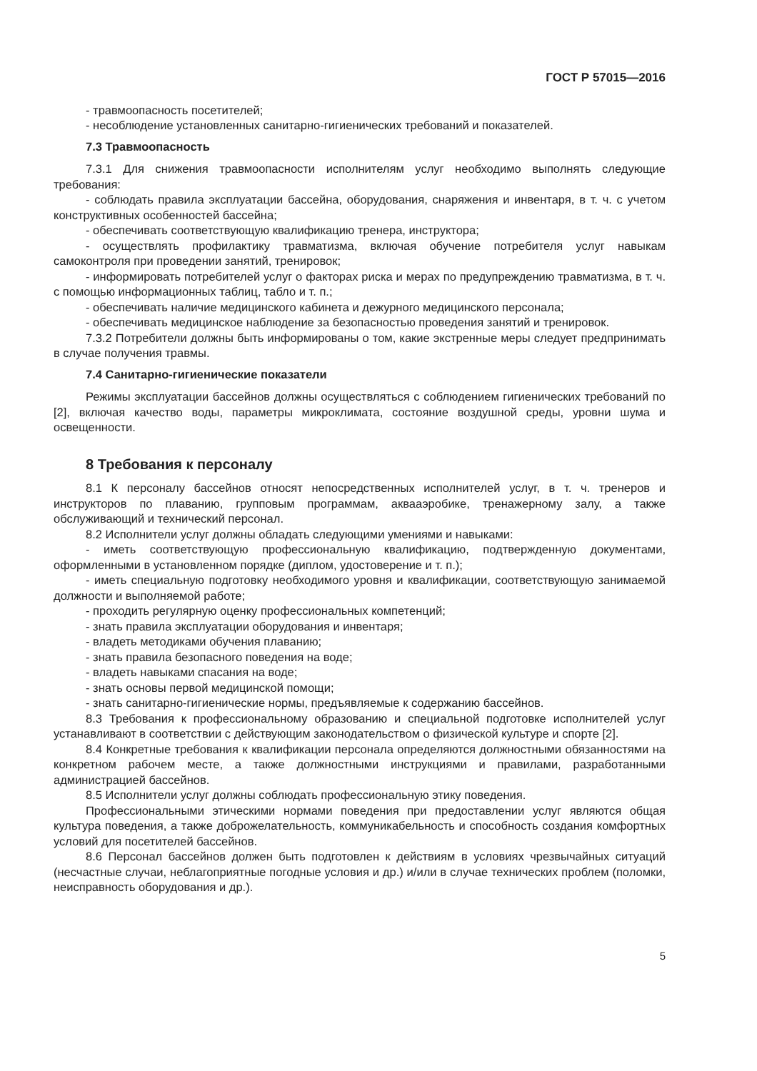ГОСТ Р 57015—2016
- травмоопасность посетителей;
- несоблюдение установленных санитарно-гигиенических требований и показателей.
7.3 Травмоопасность
7.3.1 Для снижения травмоопасности исполнителям услуг необходимо выполнять следующие требования:
- соблюдать правила эксплуатации бассейна, оборудования, снаряжения и инвентаря, в т. ч. с учетом конструктивных особенностей бассейна;
- обеспечивать соответствующую квалификацию тренера, инструктора;
- осуществлять профилактику травматизма, включая обучение потребителя услуг навыкам самоконтроля при проведении занятий, тренировок;
- информировать потребителей услуг о факторах риска и мерах по предупреждению травматизма, в т. ч. с помощью информационных таблиц, табло и т. п.;
- обеспечивать наличие медицинского кабинета и дежурного медицинского персонала;
- обеспечивать медицинское наблюдение за безопасностью проведения занятий и тренировок.
7.3.2 Потребители должны быть информированы о том, какие экстренные меры следует предпринимать в случае получения травмы.
7.4 Санитарно-гигиенические показатели
Режимы эксплуатации бассейнов должны осуществляться с соблюдением гигиенических требований по [2], включая качество воды, параметры микроклимата, состояние воздушной среды, уровни шума и освещенности.
8 Требования к персоналу
8.1 К персоналу бассейнов относят непосредственных исполнителей услуг, в т. ч. тренеров и инструкторов по плаванию, групповым программам, аквааэробике, тренажерному залу, а также обслуживающий и технический персонал.
8.2 Исполнители услуг должны обладать следующими умениями и навыками:
- иметь соответствующую профессиональную квалификацию, подтвержденную документами, оформленными в установленном порядке (диплом, удостоверение и т. п.);
- иметь специальную подготовку необходимого уровня и квалификации, соответствующую занимаемой должности и выполняемой работе;
- проходить регулярную оценку профессиональных компетенций;
- знать правила эксплуатации оборудования и инвентаря;
- владеть методиками обучения плаванию;
- знать правила безопасного поведения на воде;
- владеть навыками спасания на воде;
- знать основы первой медицинской помощи;
- знать санитарно-гигиенические нормы, предъявляемые к содержанию бассейнов.
8.3 Требования к профессиональному образованию и специальной подготовке исполнителей услуг устанавливают в соответствии с действующим законодательством о физической культуре и спорте [2].
8.4 Конкретные требования к квалификации персонала определяются должностными обязанностями на конкретном рабочем месте, а также должностными инструкциями и правилами, разработанными администрацией бассейнов.
8.5 Исполнители услуг должны соблюдать профессиональную этику поведения.
Профессиональными этическими нормами поведения при предоставлении услуг являются общая культура поведения, а также доброжелательность, коммуникабельность и способность создания комфортных условий для посетителей бассейнов.
8.6 Персонал бассейнов должен быть подготовлен к действиям в условиях чрезвычайных ситуаций (несчастные случаи, неблагоприятные погодные условия и др.) и/или в случае технических проблем (поломки, неисправность оборудования и др.).
5